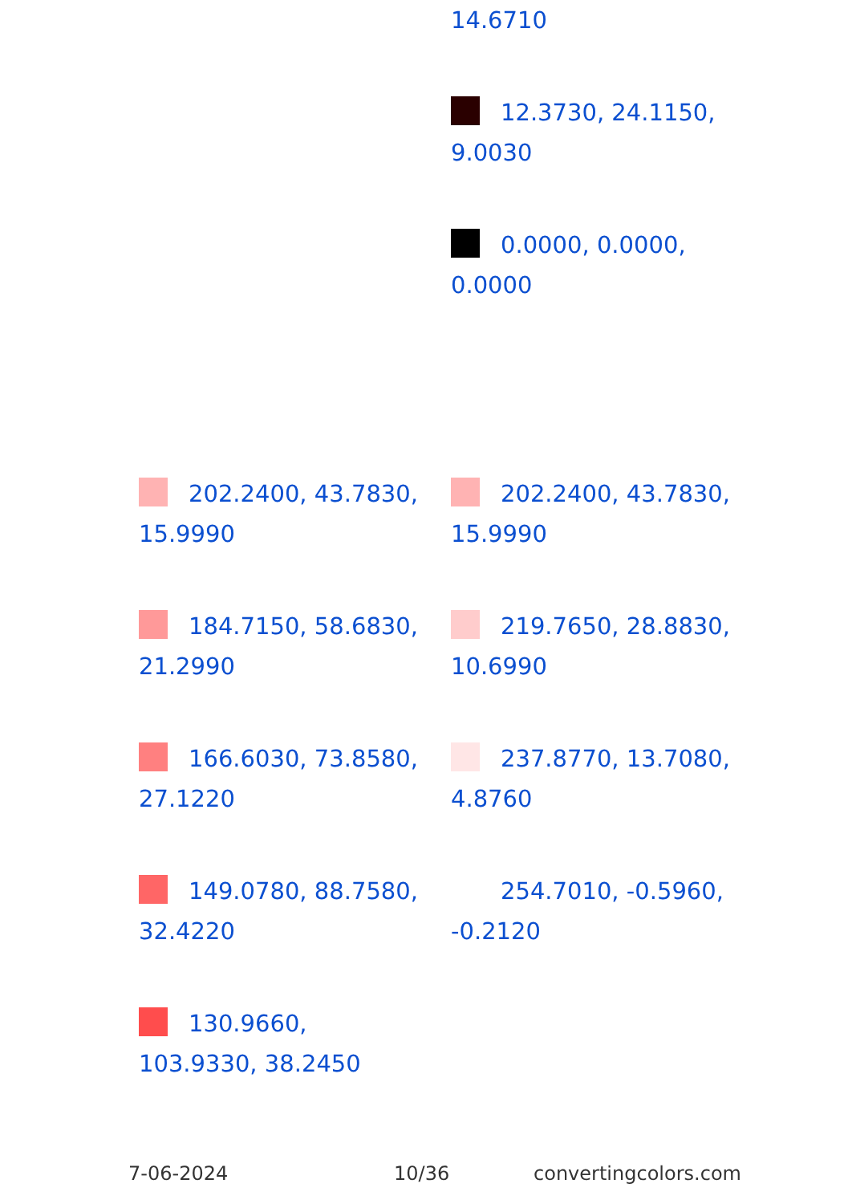14.6710
12.3730, 24.1150, 9.0030
0.0000, 0.0000, 0.0000
202.2400, 43.7830, 15.9990
202.2400, 43.7830, 15.9990
184.7150, 58.6830, 21.2990
219.7650, 28.8830, 10.6990
166.6030, 73.8580, 27.1220
237.8770, 13.7080, 4.8760
149.0780, 88.7580, 32.4220
254.7010, -0.5960, -0.2120
130.9660, 103.9330, 38.2450
7-06-2024 10/36 convertingcolors.com